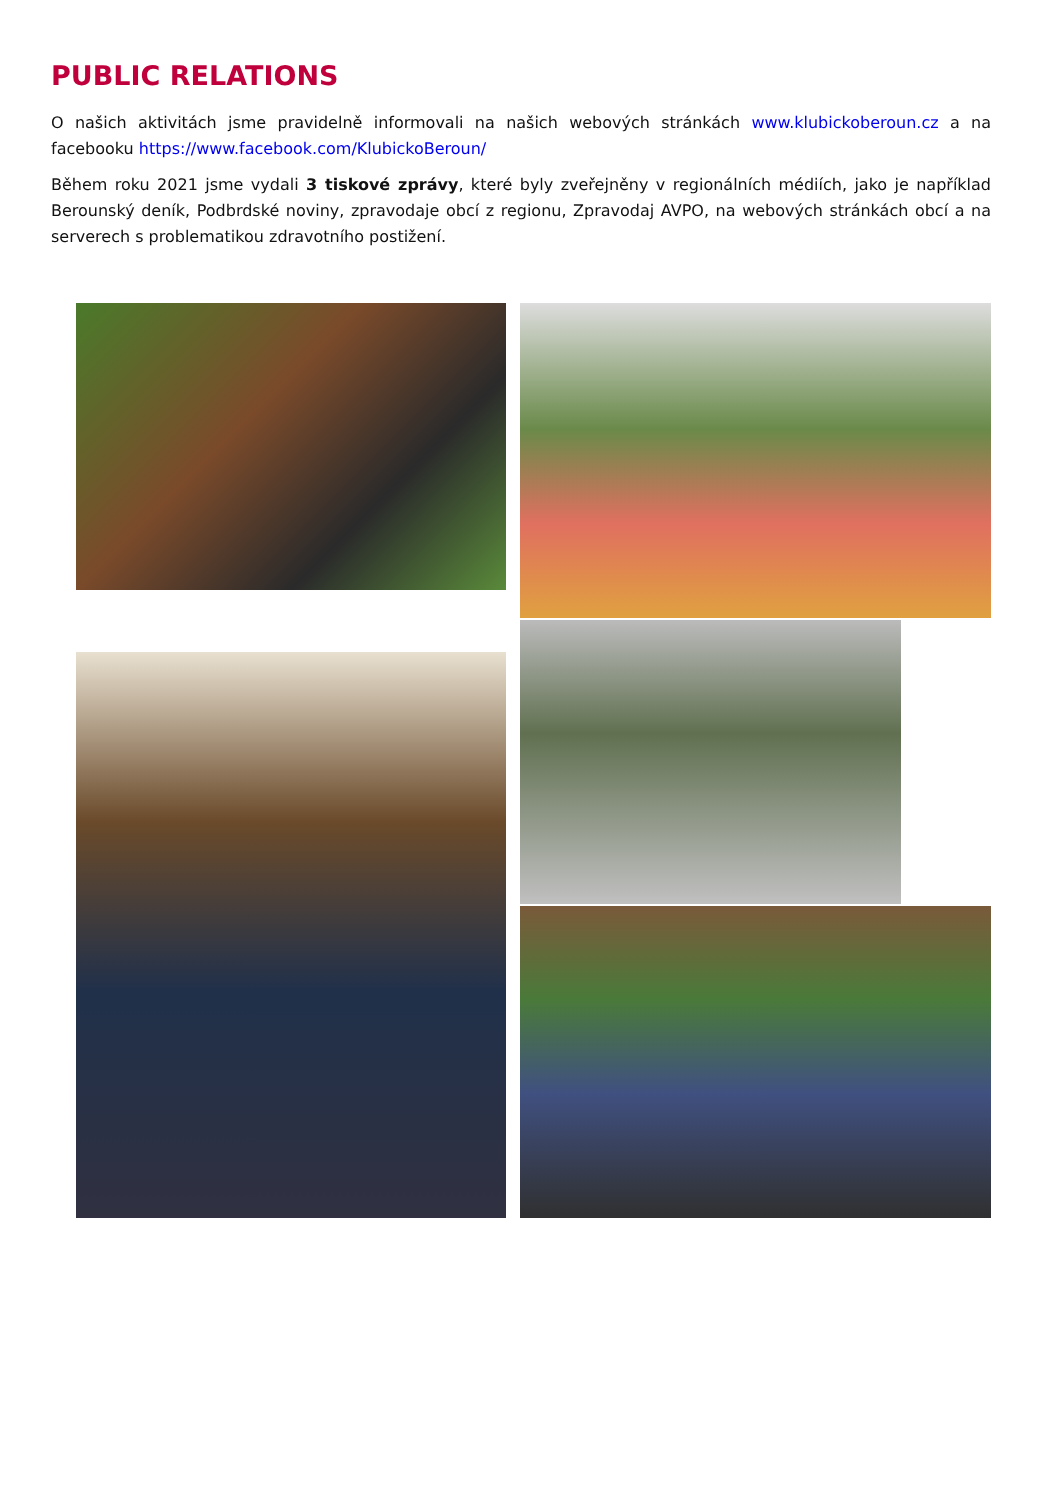PUBLIC RELATIONS
O našich aktivitách jsme pravidelně informovali na našich webových stránkách www.klubickoberoun.cz a na facebooku https://www.facebook.com/KlubickoBeroun/
Během roku 2021 jsme vydali 3 tiskové zprávy, které byly zveřejněny v regionálních médiích, jako je například Berounský deník, Podbrdské noviny, zpravodaje obcí z regionu, Zpravodaj AVPO, na webových stránkách obcí a na serverech s problematikou zdravotního postižení.